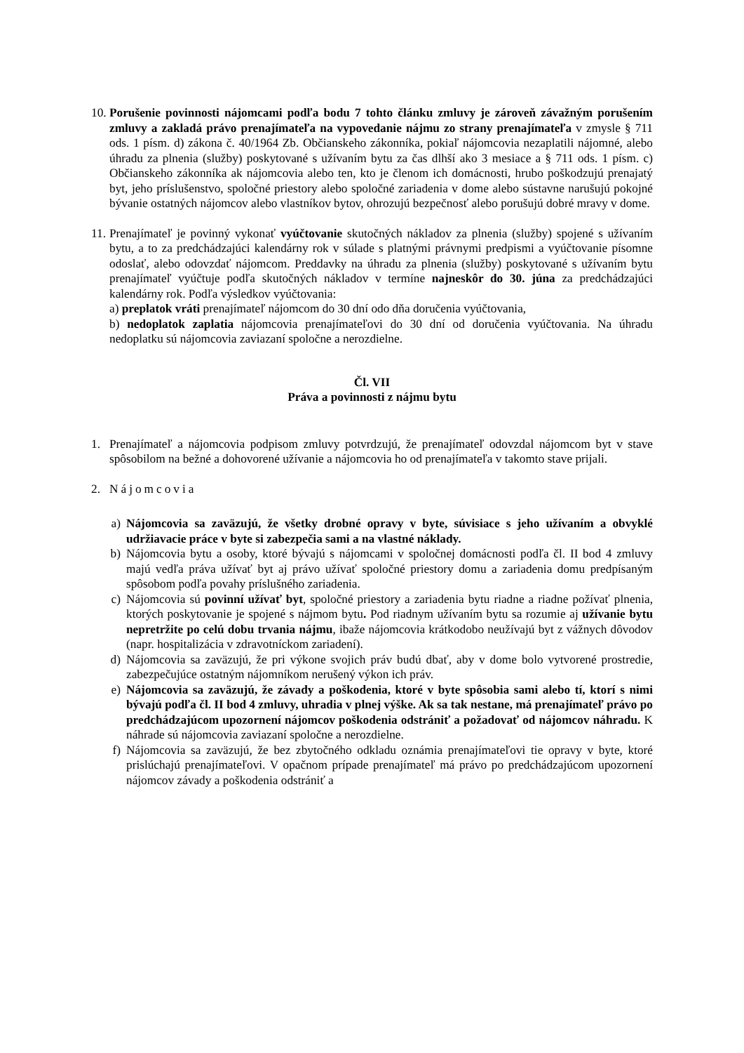10.
Porušenie povinnosti nájomcami podľa bodu 7 tohto článku zmluvy je zároveň závažným porušením zmluvy a zakladá právo prenajímateľa na vypovedanie nájmu zo strany prenajímateľa v zmysle § 711 ods. 1 písm. d) zákona č. 40/1964 Zb. Občianskeho zákonníka, pokiaľ nájomcovia nezaplatili nájomné, alebo úhradu za plnenia (služby) poskytované s užívaním bytu za čas dlhší ako 3 mesiace a § 711 ods. 1 písm. c) Občianskeho zákonníka ak nájomcovia alebo ten, kto je členom ich domácnosti, hrubo poškodzujú prenajatý byt, jeho príslušenstvo, spoločné priestory alebo spoločné zariadenia v dome alebo sústavne narušujú pokojné bývanie ostatných nájomcov alebo vlastníkov bytov, ohrozujú bezpečnosť alebo porušujú dobré mravy v dome.
11.
Prenajímateľ je povinný vykonať vyúčtovanie skutočných nákladov za plnenia (služby) spojené s užívaním bytu, a to za predchádzajúci kalendárny rok v súlade s platnými právnymi predpismi a vyúčtovanie písomne odoslať, alebo odovzdať nájomcom. Preddavky na úhradu za plnenia (služby) poskytované s užívaním bytu prenajímateľ vyúčtuje podľa skutočných nákladov v termíne najneskôr do 30. júna za predchádzajúci kalendárny rok. Podľa výsledkov vyúčtovania:
a) preplatok vráti prenajímateľ nájomcom do 30 dní odo dňa doručenia vyúčtovania,
b) nedoplatok zaplatia nájomcovia prenajímateľovi do 30 dní od doručenia vyúčtovania. Na úhradu nedoplatku sú nájomcovia zaviazaní spoločne a nerozdielne.
Čl. VII
Práva a povinnosti z nájmu bytu
1. Prenajímateľ a nájomcovia podpisom zmluvy potvrdzujú, že prenajímateľ odovzdal nájomcom byt v stave spôsobilom na bežné a dohovorené užívanie a nájomcovia ho od prenajímateľa v takomto stave prijali.
2. Nájomcovia
a) Nájomcovia sa zaväzujú, že všetky drobné opravy v byte, súvisiace s jeho užívaním a obvyklé udržiavacie práce v byte si zabezpečia sami a na vlastné náklady.
b) Nájomcovia bytu a osoby, ktoré bývajú s nájomcami v spoločnej domácnosti podľa čl. II bod 4 zmluvy majú vedľa práva užívať byt aj právo užívať spoločné priestory domu a zariadenia domu predpísaným spôsobom podľa povahy príslušného zariadenia.
c) Nájomcovia sú povinní užívať byt, spoločné priestory a zariadenia bytu riadne a riadne požívať plnenia, ktorých poskytovanie je spojené s nájmom bytu. Pod riadnym užívaním bytu sa rozumie aj užívanie bytu nepretržite po celú dobu trvania nájmu, ibaže nájomcovia krátkodobo neužívajú byt z vážnych dôvodov (napr. hospitalizácia v zdravotníckom zariadení).
d) Nájomcovia sa zaväzujú, že pri výkone svojich práv budú dbať, aby v dome bolo vytvorené prostredie, zabezpečujúce ostatným nájomníkom nerušený výkon ich práv.
e) Nájomcovia sa zaväzujú, že závady a poškodenia, ktoré v byte spôsobia sami alebo tí, ktorí s nimi bývajú podľa čl. II bod 4 zmluvy, uhradia v plnej výške. Ak sa tak nestane, má prenajímateľ právo po predchádzajúcom upozornení nájomcov poškodenia odstrániť a požadovať od nájomcov náhradu. K náhrade sú nájomcovia zaviazaní spoločne a nerozdielne.
f) Nájomcovia sa zaväzujú, že bez zbytočného odkladu oznámia prenajímateľovi tie opravy v byte, ktoré prislúchajú prenajímateľovi. V opačnom prípade prenajímateľ má právo po predchádzajúcom upozornení nájomcov závady a poškodenia odstrániť a